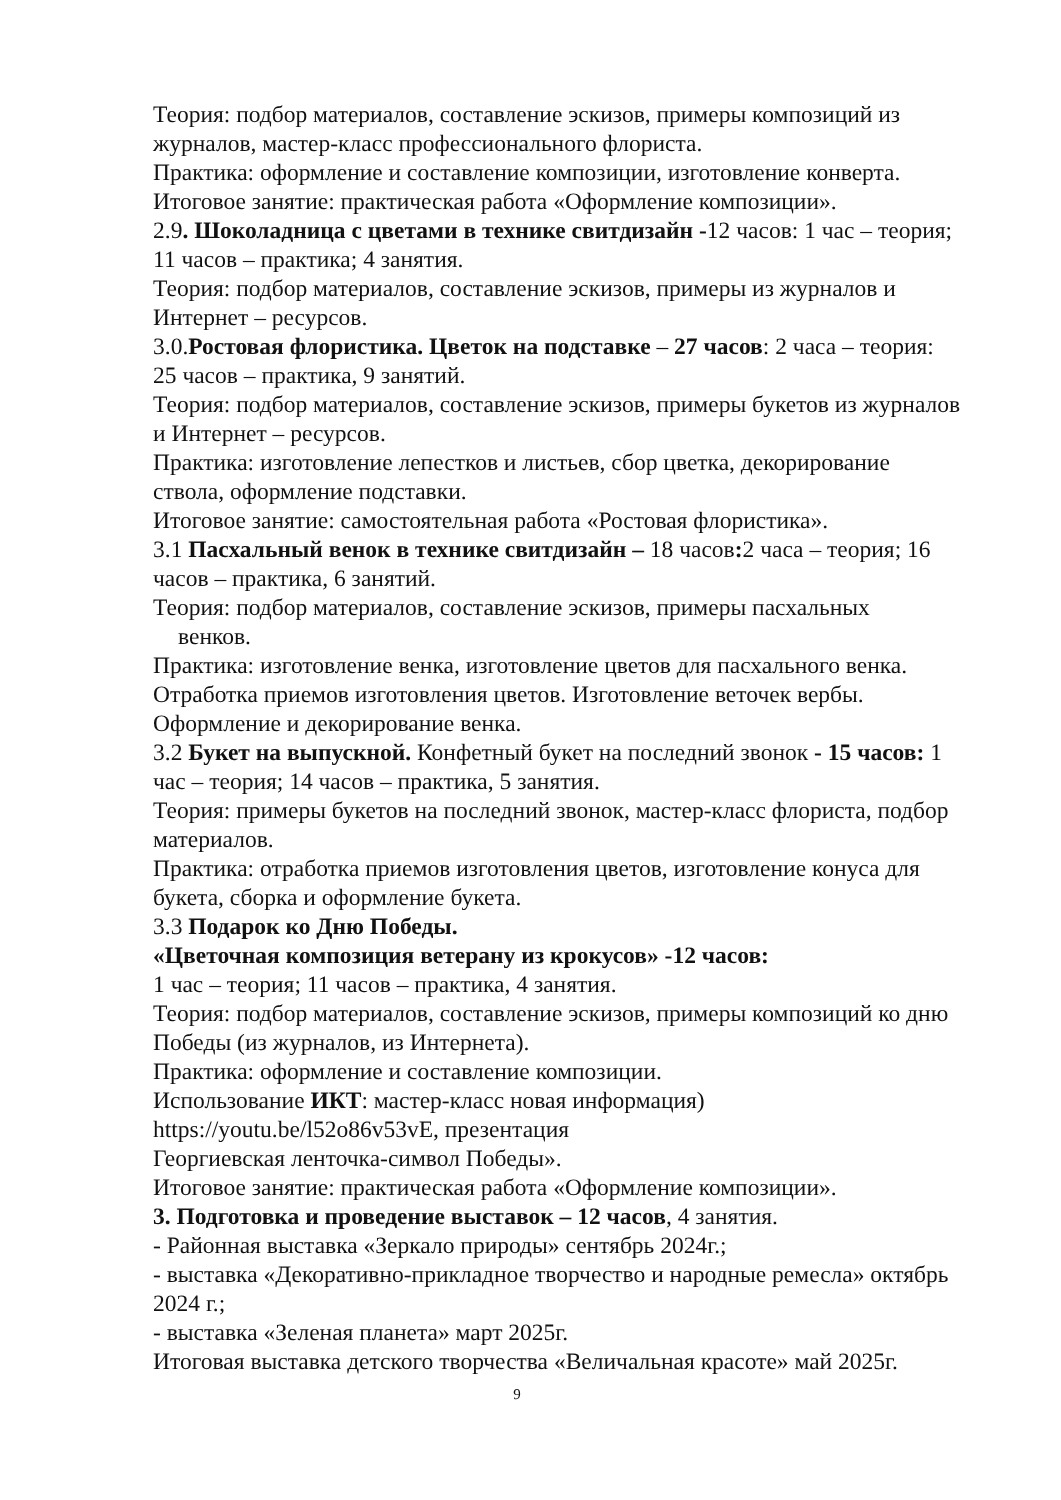Теория: подбор материалов, составление эскизов, примеры композиций из журналов, мастер-класс профессионального флориста.
Практика: оформление и составление композиции, изготовление конверта.
Итоговое занятие: практическая работа «Оформление композиции».
2.9. Шоколадница с цветами в технике свитдизайн -12 часов: 1 час – теория; 11 часов – практика; 4 занятия.
Теория: подбор материалов, составление эскизов, примеры из журналов и Интернет – ресурсов.
3.0.Ростовая флористика. Цветок на подставке – 27 часов: 2 часа – теория: 25 часов – практика, 9 занятий.
Теория: подбор материалов, составление эскизов, примеры букетов из журналов и Интернет – ресурсов.
Практика: изготовление лепестков и листьев, сбор цветка, декорирование ствола, оформление подставки.
Итоговое занятие: самостоятельная работа «Ростовая флористика».
3.1 Пасхальный венок в технике свитдизайн – 18 часов: 2 часа – теория; 16 часов – практика, 6 занятий.
Теория: подбор материалов, составление эскизов, примеры пасхальных
венков.
Практика: изготовление венка, изготовление цветов для пасхального венка. Отработка приемов изготовления цветов. Изготовление веточек вербы. Оформление и декорирование венка.
3.2 Букет на выпускной. Конфетный букет на последний звонок - 15 часов: 1 час – теория; 14 часов – практика, 5 занятия.
Теория: примеры букетов на последний звонок, мастер-класс флориста, подбор материалов.
Практика: отработка приемов изготовления цветов, изготовление конуса для букета, сборка и оформление букета.
3.3 Подарок ко Дню Победы.
«Цветочная композиция ветерану из крокусов» -12 часов:
1 час – теория; 11 часов – практика, 4 занятия.
Теория: подбор материалов, составление эскизов, примеры композиций ко дню Победы (из журналов, из Интернета).
Практика: оформление и составление композиции.
Использование ИКТ: мастер-класс новая информация)
https://youtu.be/l52o86v53vE, презентация
Георгиевская ленточка-символ Победы».
Итоговое занятие: практическая работа «Оформление композиции».
3. Подготовка и проведение выставок – 12 часов, 4 занятия.
- Районная выставка «Зеркало природы» сентябрь 2024г.;
- выставка «Декоративно-прикладное творчество и народные ремесла» октябрь 2024 г.;
- выставка «Зеленая планета» март 2025г.
Итоговая выставка детского творчества «Величальная красоте» май 2025г.
9